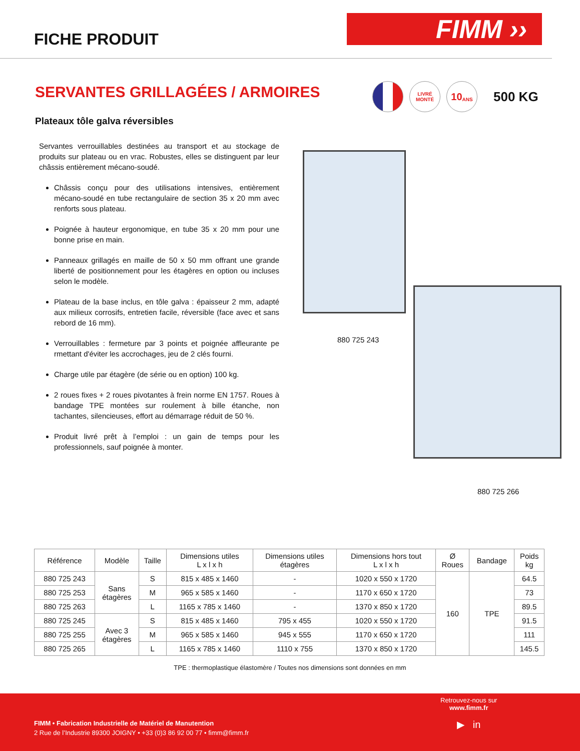FICHE PRODUIT
FIMM ››
SERVANTES GRILLAGÉES / ARMOIRES
LIVRÉ
MONTÉ
10
ANS
500 KG
Plateaux tôle galva réversibles
Servantes verrouillables destinées au transport et au stockage de produits sur plateau ou en vrac. Robustes, elles se distinguent par leur châssis entièrement mécano-soudé.
Châssis conçu pour des utilisations intensives, entièrement mécano-soudé en tube rectangulaire de section 35 x 20 mm avec renforts sous plateau.
Poignée à hauteur ergonomique, en tube 35 x 20 mm pour une bonne prise en main.
Panneaux grillagés en maille de 50 x 50 mm offrant une grande liberté de positionnement pour les étagères en option ou incluses selon le modèle.
Plateau de la base inclus, en tôle galva : épaisseur 2 mm, adapté aux milieux corrosifs, entretien facile, réversible (face avec et sans rebord de 16 mm).
Verrouillables : fermeture par 3 points et poignée affleurante pe rmettant d'éviter les accrochages, jeu de 2 clés fourni.
Charge utile par étagère (de série ou en option) 100 kg.
2 roues fixes + 2 roues pivotantes à frein norme EN 1757. Roues à bandage TPE montées sur roulement à bille étanche, non tachantes, silencieuses, effort au démarrage réduit de 50 %.
Produit livré prêt à l’emploi : un gain de temps pour les professionnels, sauf poignée à monter.
880 725 243
880 725 266
| Référence | Modèle | Taille | Dimensions utiles L x l x h | Dimensions utiles étagères | Dimensions hors tout L x l x h | Ø Roues | Bandage | Poids kg |
| --- | --- | --- | --- | --- | --- | --- | --- | --- |
| 880 725 243 | Sans étagères | S | 815 x 485 x 1460 | - | 1020 x 550 x 1720 | 160 | TPE | 64.5 |
| 880 725 253 | | M | 965 x 585 x 1460 | - | 1170 x 650 x 1720 | | | 73 |
| 880 725 263 | | L | 1165 x 785 x 1460 | - | 1370 x 850 x 1720 | | | 89.5 |
| 880 725 245 | Avec 3 étagères | S | 815 x 485 x 1460 | 795 x 455 | 1020 x 550 x 1720 | | | 91.5 |
| 880 725 255 | | M | 965 x 585 x 1460 | 945 x 555 | 1170 x 650 x 1720 | | | 111 |
| 880 725 265 | | L | 1165 x 785 x 1460 | 1110 x 755 | 1370 x 850 x 1720 | | | 145.5 |
TPE : thermoplastique élastomère / Toutes nos dimensions sont données en mm
Retrouvez-nous sur
www.fimm.fr
▶ in
FIMM • Fabrication Industrielle de Matériel de Manutention
2 Rue de l’Industrie 89300 JOIGNY • +33 (0)3 86 92 00 77 • fimm@fimm.fr